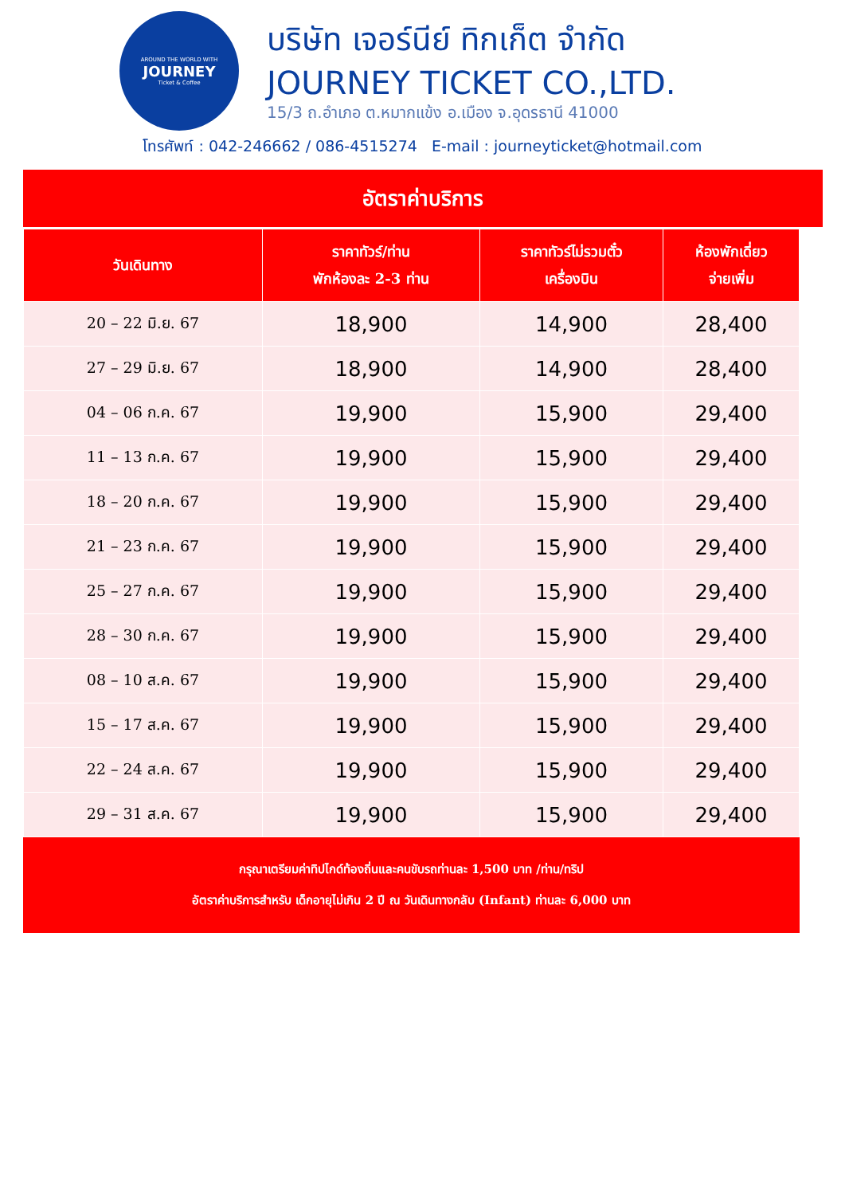AROUND THE WORLD WITH
JOURNEY
Ticket & Coffee
บริษัท เจอร์นีย์ ทิกเก็ต จำกัด
JOURNEY TICKET CO.,LTD.
15/3 ถ.อำเภอ ต.หมากแข้ง อ.เมือง จ.อุดรธานี 41000
โทรศัพท์ : 042-246662 / 086-4515274 E-mail : journeyticket@hotmail.com
อัตราค่าบริการ
| วันเดินทาง | ราคาทัวร์/ท่าน พักห้องละ 2-3 ท่าน | ราคาทัวร์ไม่รวมตั๋ว เครื่องบิน | ห้องพักเดี่ยว จ่ายเพิ่ม |
| --- | --- | --- | --- |
| 20 – 22 มิ.ย. 67 | 18,900 | 14,900 | 28,400 |
| 27 – 29 มิ.ย. 67 | 18,900 | 14,900 | 28,400 |
| 04 – 06 ก.ค. 67 | 19,900 | 15,900 | 29,400 |
| 11 – 13 ก.ค. 67 | 19,900 | 15,900 | 29,400 |
| 18 – 20 ก.ค. 67 | 19,900 | 15,900 | 29,400 |
| 21 – 23 ก.ค. 67 | 19,900 | 15,900 | 29,400 |
| 25 – 27 ก.ค. 67 | 19,900 | 15,900 | 29,400 |
| 28 – 30 ก.ค. 67 | 19,900 | 15,900 | 29,400 |
| 08 – 10 ส.ค. 67 | 19,900 | 15,900 | 29,400 |
| 15 – 17 ส.ค. 67 | 19,900 | 15,900 | 29,400 |
| 22 – 24 ส.ค. 67 | 19,900 | 15,900 | 29,400 |
| 29 – 31 ส.ค. 67 | 19,900 | 15,900 | 29,400 |
กรุณาเตรียมค่าทิปไกด์ท้องถิ่นและคนขับรถท่านละ 1,500 บาท /ท่าน/ทริป
อัตราค่าบริการสำหรับ เด็กอายุไม่เกิน 2 ปี ณ วันเดินทางกลับ (Infant) ท่านละ 6,000 บาท